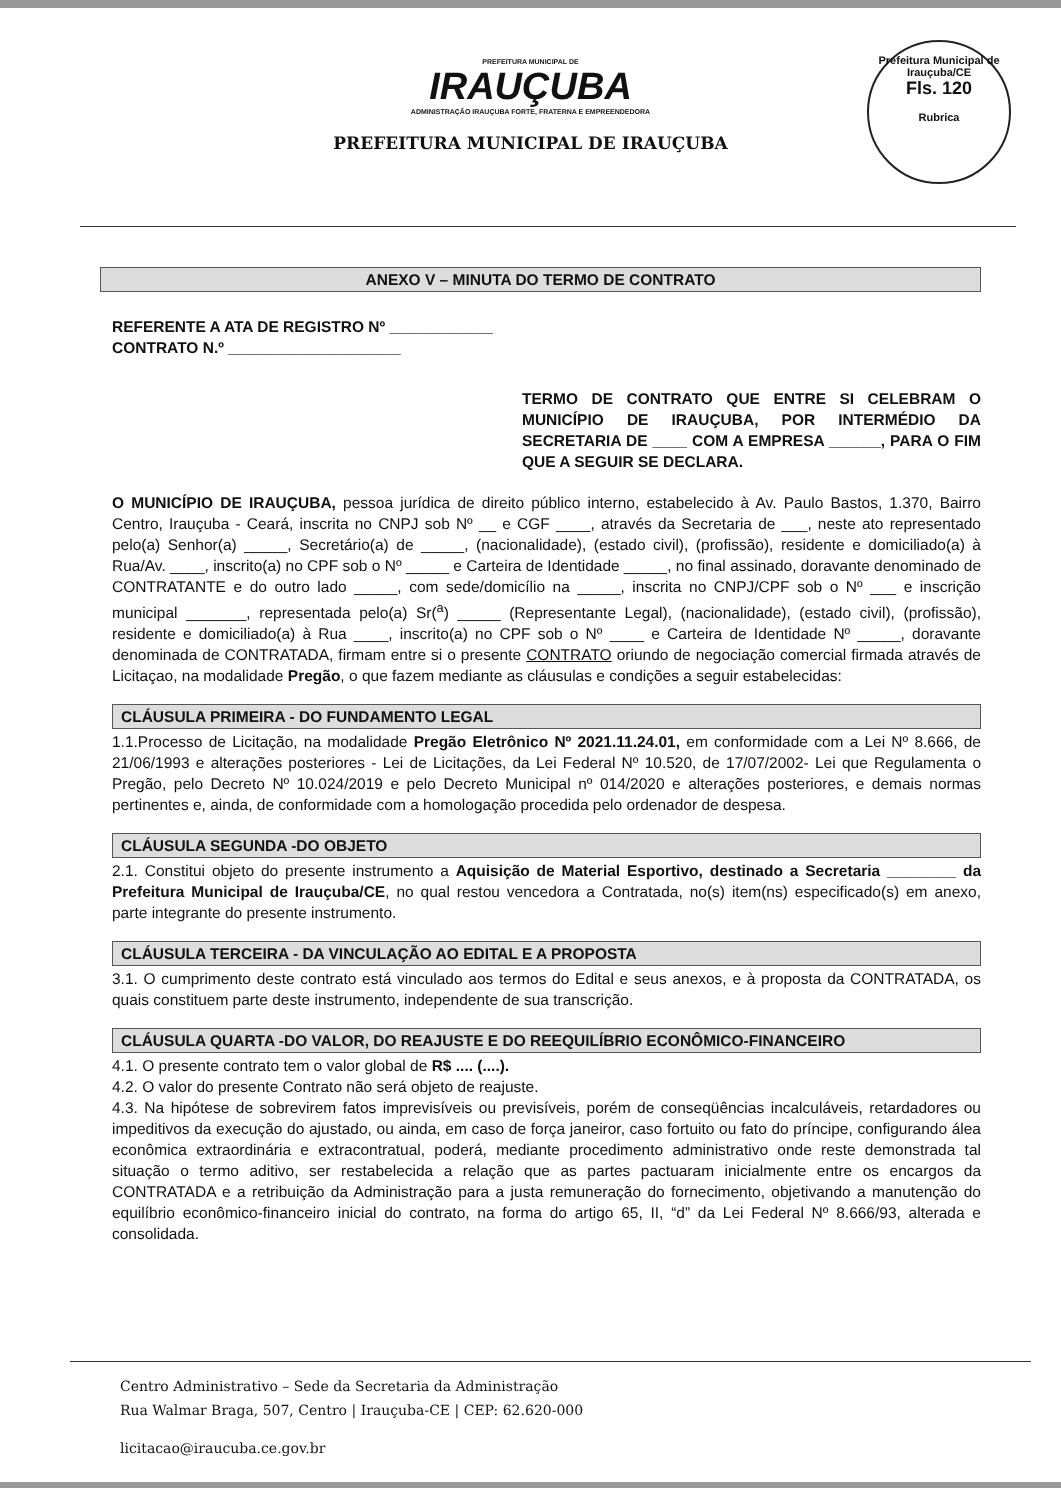PREFEITURA MUNICIPAL DE
IRAUÇUBA
ADMINISTRAÇÃO IRAUÇUBA FORTE, FRATERNA E EMPREENDEDORA
PREFEITURA MUNICIPAL DE IRAUÇUBA
Prefeitura Municipal de Irauçuba/CE
Fls. 120
Rubrica
ANEXO V – MINUTA DO TERMO DE CONTRATO
REFERENTE A ATA DE REGISTRO Nº ____________
CONTRATO N.º ____________________
TERMO DE CONTRATO QUE ENTRE SI CELEBRAM O MUNICÍPIO DE IRAUÇUBA, POR INTERMÉDIO DA SECRETARIA DE ____ COM A EMPRESA ______, PARA O FIM QUE A SEGUIR SE DECLARA.
O MUNICÍPIO DE IRAUÇUBA, pessoa jurídica de direito público interno, estabelecido à Av. Paulo Bastos, 1.370, Bairro Centro, Irauçuba - Ceará, inscrita no CNPJ sob Nº __ e CGF ____, através da Secretaria de ___, neste ato representado pelo(a) Senhor(a) _____, Secretário(a) de _____, (nacionalidade), (estado civil), (profissão), residente e domiciliado(a) à Rua/Av. ____, inscrito(a) no CPF sob o Nº _____ e Carteira de Identidade _____, no final assinado, doravante denominado de CONTRATANTE e do outro lado _____, com sede/domicílio na _____, inscrita no CNPJ/CPF sob o Nº ___ e inscrição municipal _______, representada pelo(a) Sr(<sup>a</sup>) _____ (Representante Legal), (nacionalidade), (estado civil), (profissão), residente e domiciliado(a) à Rua ____, inscrito(a) no CPF sob o Nº ____ e Carteira de Identidade Nº _____, doravante denominada de CONTRATADA, firmam entre si o presente CONTRATO oriundo de negociação comercial firmada através de Licitaçao, na modalidade Pregão, o que fazem mediante as cláusulas e condições a seguir estabelecidas:
CLÁUSULA PRIMEIRA - DO FUNDAMENTO LEGAL
1.1.Processo de Licitação, na modalidade Pregão Eletrônico Nº 2021.11.24.01, em conformidade com a Lei Nº 8.666, de 21/06/1993 e alterações posteriores - Lei de Licitações, da Lei Federal Nº 10.520, de 17/07/2002- Lei que Regulamenta o Pregão, pelo Decreto Nº 10.024/2019 e pelo Decreto Municipal nº 014/2020 e alterações posteriores, e demais normas pertinentes e, ainda, de conformidade com a homologação procedida pelo ordenador de despesa.
CLÁUSULA SEGUNDA -DO OBJETO
2.1. Constitui objeto do presente instrumento a Aquisição de Material Esportivo, destinado a Secretaria ________ da Prefeitura Municipal de Irauçuba/CE, no qual restou vencedora a Contratada, no(s) item(ns) especificado(s) em anexo, parte integrante do presente instrumento.
CLÁUSULA TERCEIRA - DA VINCULAÇÃO AO EDITAL E A PROPOSTA
3.1. O cumprimento deste contrato está vinculado aos termos do Edital e seus anexos, e à proposta da CONTRATADA, os quais constituem parte deste instrumento, independente de sua transcrição.
CLÁUSULA QUARTA -DO VALOR, DO REAJUSTE E DO REEQUILÍBRIO ECONÔMICO-FINANCEIRO
4.1. O presente contrato tem o valor global de R$ .... (....).
4.2. O valor do presente Contrato não será objeto de reajuste.
4.3. Na hipótese de sobrevirem fatos imprevisíveis ou previsíveis, porém de conseqüências incalculáveis, retardadores ou impeditivos da execução do ajustado, ou ainda, em caso de força janeiror, caso fortuito ou fato do príncipe, configurando álea econômica extraordinária e extracontratual, poderá, mediante procedimento administrativo onde reste demonstrada tal situação o termo aditivo, ser restabelecida a relação que as partes pactuaram inicialmente entre os encargos da CONTRATADA e a retribuição da Administração para a justa remuneração do fornecimento, objetivando a manutenção do equilíbrio econômico-financeiro inicial do contrato, na forma do artigo 65, II, “d” da Lei Federal Nº 8.666/93, alterada e consolidada.
Centro Administrativo – Sede da Secretaria da Administração
Rua Walmar Braga, 507, Centro | Irauçuba-CE | CEP: 62.620-000
licitacao@iraucuba.ce.gov.br